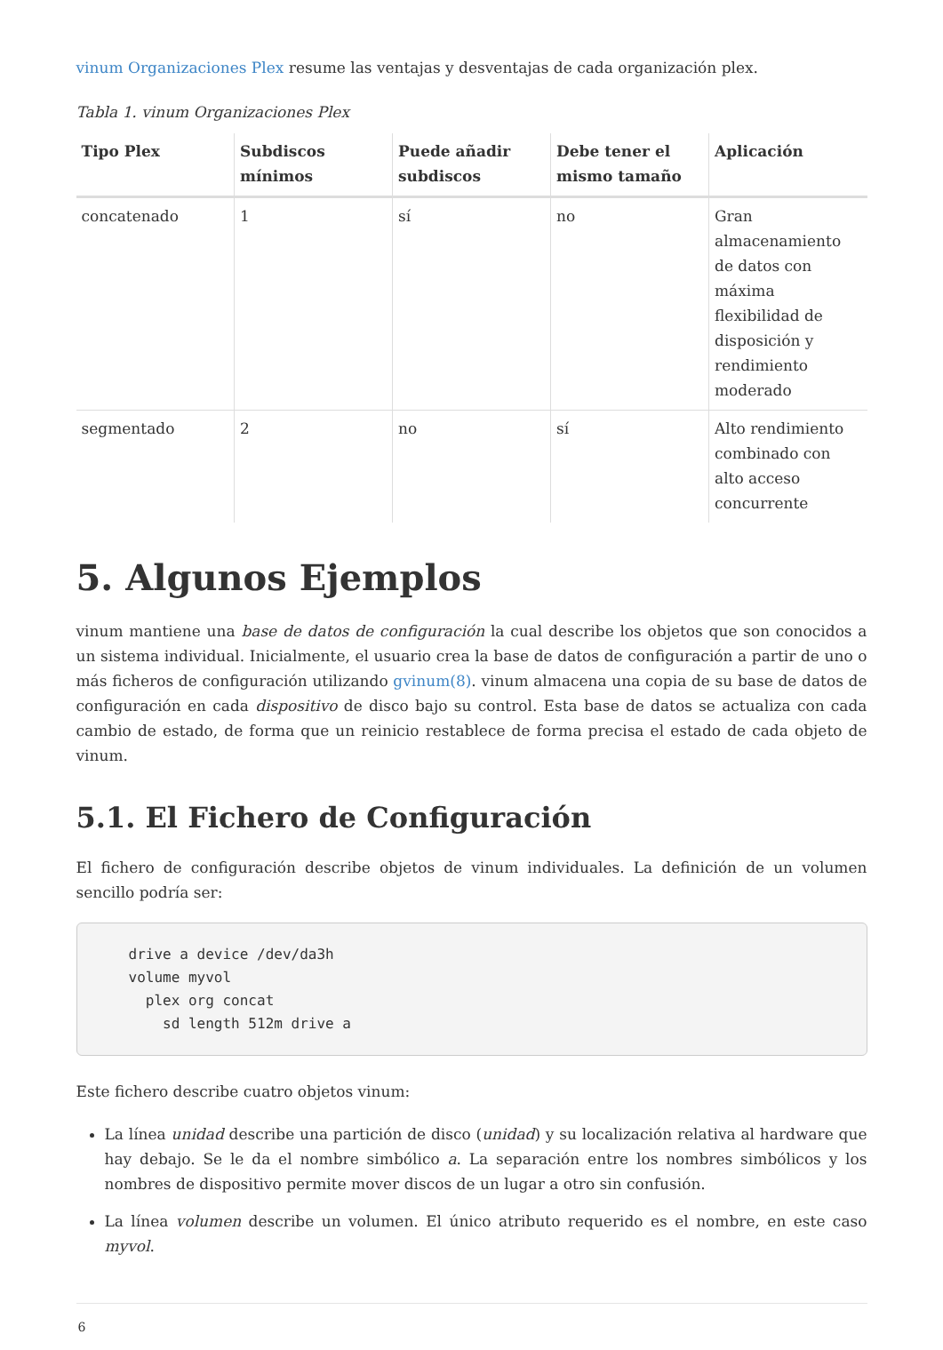vinum Organizaciones Plex resume las ventajas y desventajas de cada organización plex.
Tabla 1. vinum Organizaciones Plex
| Tipo Plex | Subdiscos mínimos | Puede añadir subdiscos | Debe tener el mismo tamaño | Aplicación |
| --- | --- | --- | --- | --- |
| concatenado | 1 | sí | no | Gran almacenamiento de datos con máxima flexibilidad de disposición y rendimiento moderado |
| segmentado | 2 | no | sí | Alto rendimiento combinado con alto acceso concurrente |
5. Algunos Ejemplos
vinum mantiene una base de datos de configuración la cual describe los objetos que son conocidos a un sistema individual. Inicialmente, el usuario crea la base de datos de configuración a partir de uno o más ficheros de configuración utilizando gvinum(8). vinum almacena una copia de su base de datos de configuración en cada dispositivo de disco bajo su control. Esta base de datos se actualiza con cada cambio de estado, de forma que un reinicio restablece de forma precisa el estado de cada objeto de vinum.
5.1. El Fichero de Configuración
El fichero de configuración describe objetos de vinum individuales. La definición de un volumen sencillo podría ser:
drive a device /dev/da3h
volume myvol
  plex org concat
    sd length 512m drive a
Este fichero describe cuatro objetos vinum:
La línea unidad describe una partición de disco (unidad) y su localización relativa al hardware que hay debajo. Se le da el nombre simbólico a. La separación entre los nombres simbólicos y los nombres de dispositivo permite mover discos de un lugar a otro sin confusión.
La línea volumen describe un volumen. El único atributo requerido es el nombre, en este caso myvol.
6